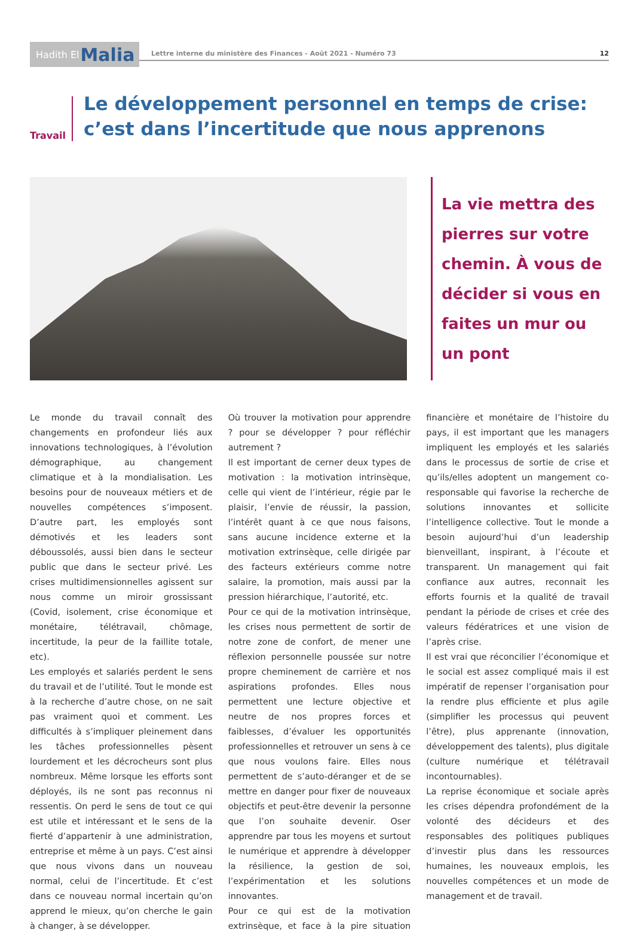Hadith El Malia
Lettre interne du ministère des Finances - Août 2021 - Numéro 73 12
Travail
Le développement personnel en temps de crise: c’est dans l’incertitude que nous apprenons
La vie mettra des pierres sur votre chemin. À vous de décider si vous en faites un mur ou un pont
Le monde du travail connaît des changements en profondeur liés aux innovations technologiques, à l’évolution démographique, au changement climatique et à la mondialisation. Les besoins pour de nouveaux métiers et de nouvelles compétences s’imposent. D’autre part, les employés sont démotivés et les leaders sont déboussolés, aussi bien dans le secteur public que dans le secteur privé. Les crises multidimensionnelles agissent sur nous comme un miroir grossissant (Covid, isolement, crise économique et monétaire, télétravail, chômage, incertitude, la peur de la faillite totale, etc).
Les employés et salariés perdent le sens du travail et de l’utilité. Tout le monde est à la recherche d’autre chose, on ne sait pas vraiment quoi et comment. Les difficultés à s’impliquer pleinement dans les tâches professionnelles pèsent lourdement et les décrocheurs sont plus nombreux. Même lorsque les efforts sont déployés, ils ne sont pas reconnus ni ressentis. On perd le sens de tout ce qui est utile et intéressant et le sens de la fierté d’appartenir à une administration, entreprise et même à un pays. C’est ainsi que nous vivons dans un nouveau normal, celui de l’incertitude. Et c’est dans ce nouveau normal incertain qu’on apprend le mieux, qu’on cherche le gain à changer, à se développer.
Où trouver la motivation pour apprendre ? pour se développer ? pour réfléchir autrement ?
Il est important de cerner deux types de motivation : la motivation intrinsèque, celle qui vient de l’intérieur, régie par le plaisir, l’envie de réussir, la passion, l’intérêt quant à ce que nous faisons, sans aucune incidence externe et la motivation extrinsèque, celle dirigée par des facteurs extérieurs comme notre salaire, la promotion, mais aussi par la pression hiérarchique, l’autorité, etc.
Pour ce qui de la motivation intrinsèque, les crises nous permettent de sortir de notre zone de confort, de mener une réflexion personnelle poussée sur notre propre cheminement de carrière et nos aspirations profondes. Elles nous permettent une lecture objective et neutre de nos propres forces et faiblesses, d’évaluer les opportunités professionnelles et retrouver un sens à ce que nous voulons faire. Elles nous permettent de s’auto-déranger et de se mettre en danger pour fixer de nouveaux objectifs et peut-être devenir la personne que l’on souhaite devenir. Oser apprendre par tous les moyens et surtout le numérique et apprendre à développer la résilience, la gestion de soi, l’expérimentation et les solutions innovantes.
Pour ce qui est de la motivation extrinsèque, et face à la pire situation financière et monétaire de l’histoire du pays, il est important que les managers impliquent les employés et les salariés dans le processus de sortie de crise et qu’ils/elles adoptent un mangement co-responsable qui favorise la recherche de solutions innovantes et sollicite l’intelligence collective. Tout le monde a besoin aujourd’hui d’un leadership bienveillant, inspirant, à l’écoute et transparent. Un management qui fait confiance aux autres, reconnait les efforts fournis et la qualité de travail pendant la période de crises et crée des valeurs fédératrices et une vision de l’après crise.
Il est vrai que réconcilier l’économique et le social est assez compliqué mais il est impératif de repenser l’organisation pour la rendre plus efficiente et plus agile (simplifier les processus qui peuvent l’être), plus apprenante (innovation, développement des talents), plus digitale (culture numérique et télétravail incontournables).
La reprise économique et sociale après les crises dépendra profondément de la volonté des décideurs et des responsables des politiques publiques d’investir plus dans les ressources humaines, les nouveaux emplois, les nouvelles compétences et un mode de management et de travail.